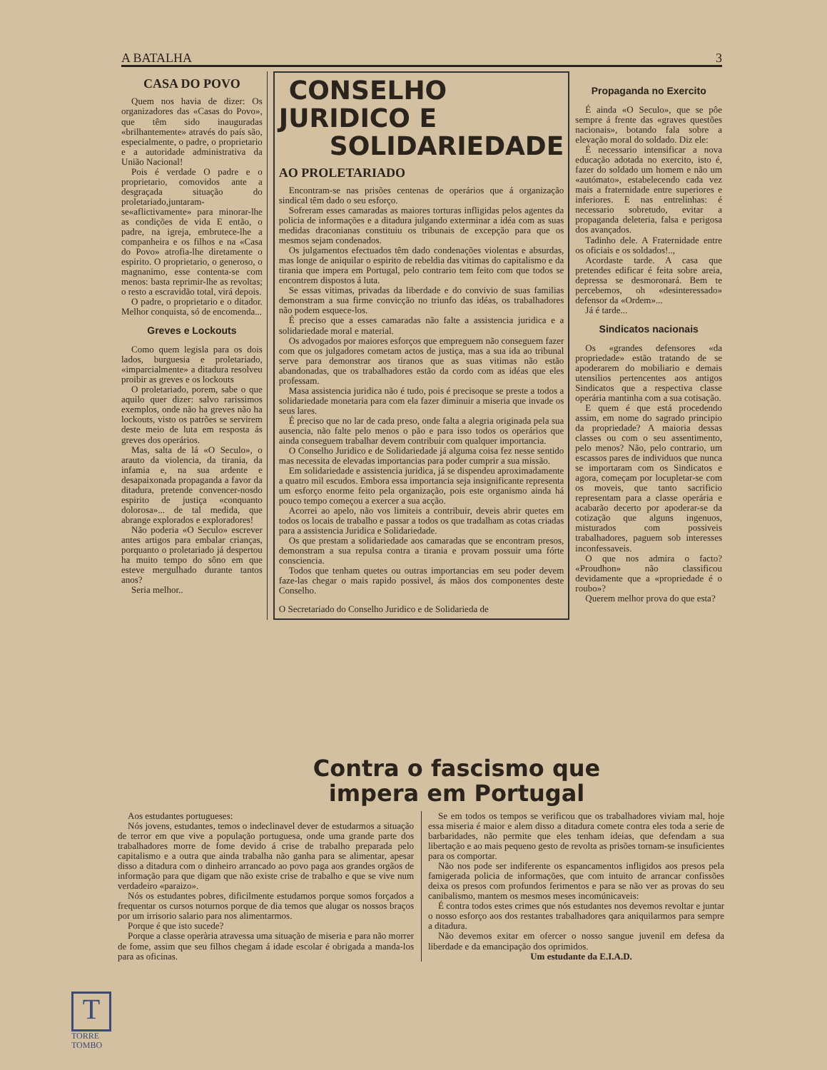A BATALHA 3
CASA DO POVO
Quem nos havia de dizer: Os organizadores das «Casas do Povo», que têm sido inauguradas «brilhantemente» através do país são, especialmente, o padre, o proprietario e a autoridade administrativa da União Nacional!
Pois é verdade O padre e o proprietario, comovidos ante a desgraçada situação do proletariado,juntaram-se«aflictivamente» para minorar-lhe as condições de vida E então, o padre, na igreja, embrutece-lhe a companheira e os filhos e na «Casa do Povo» atrofia-lhe diretamente o espirito. O proprietario, o generoso, o magnanimo, esse contenta-se com menos: basta reprimir-lhe as revoltas; o resto a escravidão total, virá depois.
O padre, o proprietario e o ditador. Melhor conquista, só de encomenda...
Greves e Lockouts
Como quem legisla para os dois lados, burguesia e proletariado, «imparcialmente» a ditadura resolveu proibir as greves e os lockouts
O proletariado, porem, sabe o que aquilo quer dizer: salvo rarissimos exemplos, onde não ha greves não ha lockouts, visto os patrões se servirem deste meio de luta em resposta ás greves dos operários.
Mas, salta de lá «O Seculo», o arauto da violencia, da tirania, da infamia e, na sua ardente e desapaixonada propaganda a favor da ditadura, pretende convencer-nosdo espirito de justiça «conquanto dolorosa»... de tal medida, que abrange explorados e exploradores!
Não poderia «O Seculo» escrever antes artigos para embalar crianças, porquanto o proletariado já despertou ha muito tempo do sôno em que esteve mergulhado durante tantos anos?
Seria melhor..
CONSELHO JURIDICO E
SOLIDARIEDADE
AO PROLETARIADO
Encontram-se nas prisões centenas de operários que á organização sindical têm dado o seu esforço.
Sofreram esses camaradas as maiores torturas infligidas pelos agentes da policia de informações e a ditadura julgando exterminar a idéa com as suas medidas draconianas constituiu os tribunais de excepção para que os mesmos sejam condenados.
Os julgamentos efectuados têm dado condenações violentas e absurdas, mas longe de aniquilar o espirito de rebeldia das vitimas do capitalismo e da tirania que impera em Portugal, pelo contrario tem feito com que todos se encontrem dispostos á luta.
Se essas vitimas, privadas da liberdade e do convivio de suas familias demonstram a sua firme convicção no triunfo das idéas, os trabalhadores não podem esquece-los.
É preciso que a esses camaradas não falte a assistencia juridica e a solidariedade moral e material.
Os advogados por maiores esforços que empreguem não conseguem fazer com que os julgadores cometam actos de justiça, mas a sua ida ao tribunal serve para demonstrar aos tiranos que as suas vitimas não estão abandonadas, que os trabalhadores estão da cordo com as idéas que eles professam.
Masa assistencia juridica não é tudo, pois é precisoque se preste a todos a solidariedade monetaria para com ela fazer diminuir a miseria que invade os seus lares.
É preciso que no lar de cada preso, onde falta a alegria originada pela sua ausencia, não falte pelo menos o pão e para isso todos os operários que ainda conseguem trabalhar devem contribuir com qualquer importancia.
O Conselho Juridico e de Solidariedade já alguma coisa fez nesse sentido mas necessita de elevadas importancias para poder cumprir a sua missão.
Em solidariedade e assistencia juridica, já se dispendeu aproximadamente a quatro mil escudos. Embora essa importancia seja insignificante representa um esforço enorme feito pela organização, pois este organismo ainda há pouco tempo começou a exercer a sua acção.
Acorrei ao apelo, não vos limiteis a contribuir, deveis abrir quetes em todos os locais de trabalho e passar a todos os que tradalham as cotas criadas para a assistencia Juridica e Solidariedade.
Os que prestam a solidariedade aos camaradas que se encontram presos, demonstram a sua repulsa contra a tirania e provam possuir uma fórte consciencia.
Todos que tenham quetes ou outras importancias em seu poder devem faze-las chegar o mais rapido possivel, ás mãos dos componentes deste Conselho.
O Secretariado do Conselho Juridico e de Solidarieda de
Propaganda no Exercito
É ainda «O Seculo», que se pôe sempre á frente das «graves questões nacionais», botando fala sobre a elevação moral do soldado. Diz ele:
É necessario intensificar a nova educação adotada no exercito, isto é, fazer do soldado um homem e não um «autómato», estabelecendo cada vez mais a fraternidade entre superiores e inferiores. E nas entrelinhas: é necessario sobretudo, evitar a propaganda deleteria, falsa e perigosa dos avançados.
Tadinho dele. A Fraternidade entre os oficiais e os soldados!..,
Acordaste tarde. A casa que pretendes edificar é feita sobre areia, depressa se desmoronará. Bem te percebemos, oh «desinteressado» defensor da «Ordem»...
Já é tarde...
Sindicatos nacionais
Os «grandes defensores «da propriedade» estão tratando de se apoderarem do mobiliario e demais utensilios pertencentes aos antigos Sindicatos que a respectiva classe operária mantinha com a sua cotisação.
E quem é que está procedendo assim, em nome do sagrado principio da propriedade? A maioria dessas classes ou com o seu assentimento, pelo menos? Não, pelo contrario, um escassos pares de individuos que nunca se importaram com os Sindicatos e agora, começam por locupletar-se com os moveis, que tanto sacrificio representam para a classe operária e acabarão decerto por apoderar-se da cotização que alguns ingenuos, misturados com possiveis trabalhadores, paguem sob interesses inconfessaveis.
O que nos admira o facto? «Proudhon» não classificou devidamente que a «propriedade é o roubo»?
Querem melhor prova do que esta?
Contra o fascismo que
impera em Portugal
Aos estudantes portugueses:
Nós jovens, estudantes, temos o indeclinavel dever de estudarmos a situação de terror em que vive a população portuguesa, onde uma grande parte dos trabalhadores morre de fome devido á crise de trabalho preparada pelo capitalismo e a outra que ainda trabalha não ganha para se alimentar, apesar disso a ditadura com o dinheiro arrancado ao povo paga aos grandes orgãos de informação para que digam que não existe crise de trabalho e que se vive num verdadeiro «paraizo».
Nós os estudantes pobres, dificilmente estudamos porque somos forçados a frequentar os cursos noturnos porque de dia temos que alugar os nossos braços por um irrisorio salario para nos alimentarmos.
Porque é que isto sucede?
Porque a classe operària atravessa uma situação de miseria e para não morrer de fome, assim que seu filhos chegam á idade escolar é obrigada a manda-los para as oficinas.
Se em todos os tempos se verificou que os trabalhadores viviam mal, hoje essa miseria é maior e alem disso a ditadura comete contra eles toda a serie de barbaridades, não permite que eles tenham ideias, que defendam a sua libertação e ao mais pequeno gesto de revolta as prisões tornam-se insuficientes para os comportar.
Não nos pode ser indiferente os espancamentos infligidos aos presos pela famigerada policia de informações, que com intuito de arrancar confissões deixa os presos com profundos ferimentos e para se não ver as provas do seu canibalismo, mantem os mesmos meses incomúnicaveis:
É contra todos estes crimes que nós estudantes nos devemos revoltar e juntar o nosso esforço aos dos restantes trabalhadores qara aniquilarmos para sempre a ditadura.
Não devemos exitar em ofercer o nosso sangue juvenil em defesa da liberdade e da emancipação dos oprimidos.
Um estudante da E.I.A.D.
T
TORRE
TOMBO